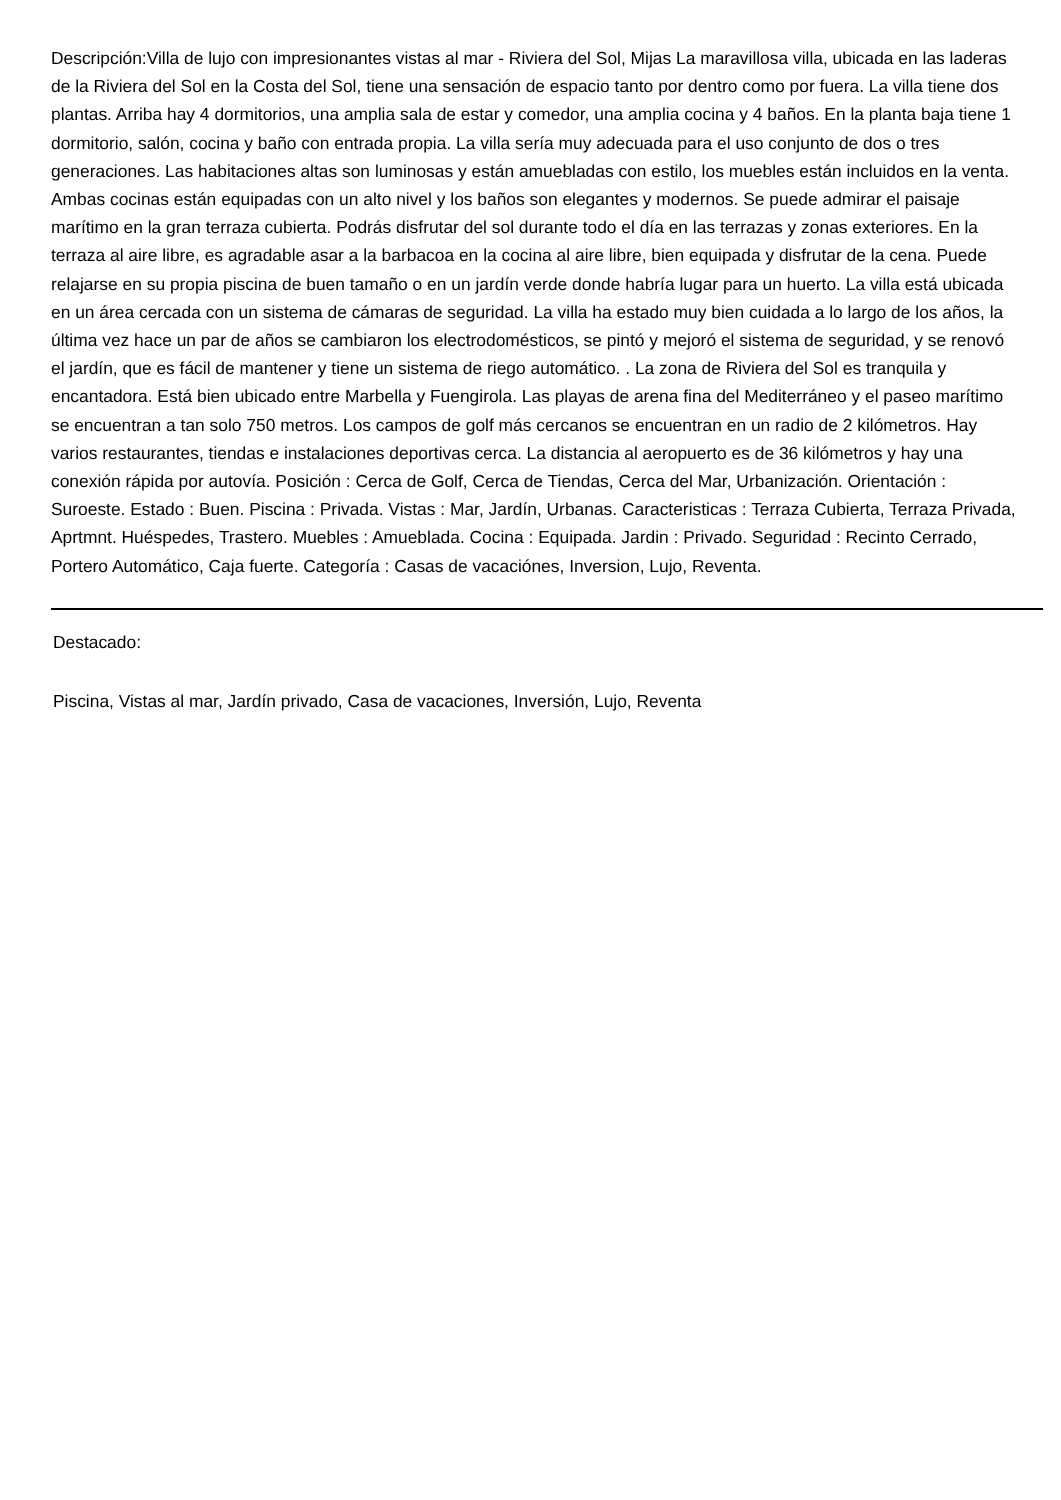Descripción:Villa de lujo con impresionantes vistas al mar - Riviera del Sol, Mijas La maravillosa villa, ubicada en las laderas de la Riviera del Sol en la Costa del Sol, tiene una sensación de espacio tanto por dentro como por fuera. La villa tiene dos plantas. Arriba hay 4 dormitorios, una amplia sala de estar y comedor, una amplia cocina y 4 baños. En la planta baja tiene 1 dormitorio, salón, cocina y baño con entrada propia. La villa sería muy adecuada para el uso conjunto de dos o tres generaciones. Las habitaciones altas son luminosas y están amuebladas con estilo, los muebles están incluidos en la venta. Ambas cocinas están equipadas con un alto nivel y los baños son elegantes y modernos. Se puede admirar el paisaje marítimo en la gran terraza cubierta. Podrás disfrutar del sol durante todo el día en las terrazas y zonas exteriores. En la terraza al aire libre, es agradable asar a la barbacoa en la cocina al aire libre, bien equipada y disfrutar de la cena. Puede relajarse en su propia piscina de buen tamaño o en un jardín verde donde habría lugar para un huerto. La villa está ubicada en un área cercada con un sistema de cámaras de seguridad. La villa ha estado muy bien cuidada a lo largo de los años, la última vez hace un par de años se cambiaron los electrodomésticos, se pintó y mejoró el sistema de seguridad, y se renovó el jardín, que es fácil de mantener y tiene un sistema de riego automático. . La zona de Riviera del Sol es tranquila y encantadora. Está bien ubicado entre Marbella y Fuengirola. Las playas de arena fina del Mediterráneo y el paseo marítimo se encuentran a tan solo 750 metros. Los campos de golf más cercanos se encuentran en un radio de 2 kilómetros. Hay varios restaurantes, tiendas e instalaciones deportivas cerca. La distancia al aeropuerto es de 36 kilómetros y hay una conexión rápida por autovía. Posición : Cerca de Golf, Cerca de Tiendas, Cerca del Mar, Urbanización. Orientación : Suroeste. Estado : Buen. Piscina : Privada. Vistas : Mar, Jardín, Urbanas. Caracteristicas : Terraza Cubierta, Terraza Privada, Aprtmnt. Huéspedes, Trastero. Muebles : Amueblada. Cocina : Equipada. Jardin : Privado. Seguridad : Recinto Cerrado, Portero Automático, Caja fuerte. Categoría : Casas de vacaciónes, Inversion, Lujo, Reventa.
Destacado:
Piscina, Vistas al mar, Jardín privado, Casa de vacaciones, Inversión, Lujo, Reventa